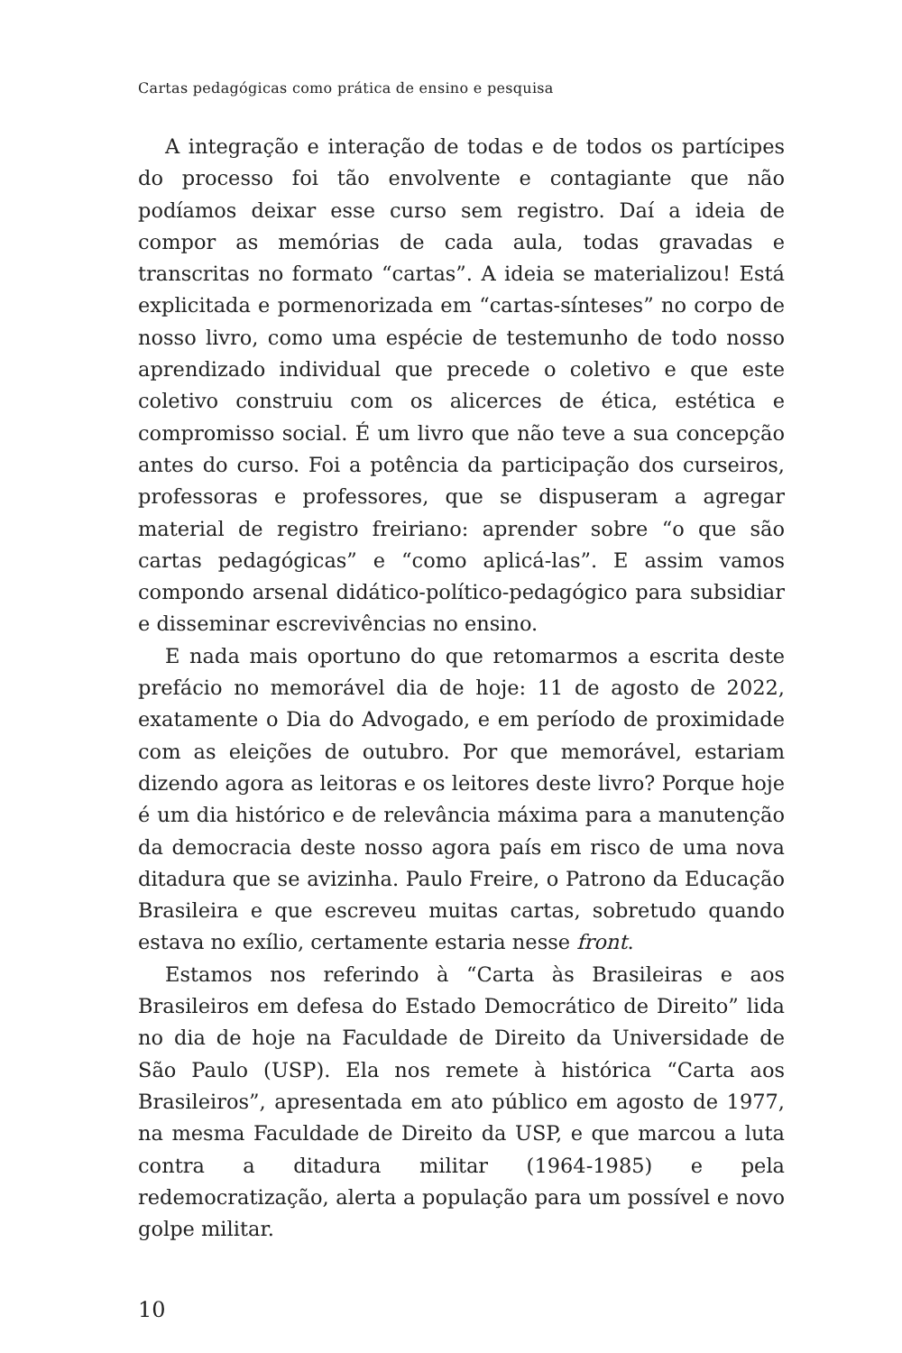Cartas pedagógicas como prática de ensino e pesquisa
A integração e interação de todas e de todos os partícipes do processo foi tão envolvente e contagiante que não podíamos deixar esse curso sem registro. Daí a ideia de compor as memórias de cada aula, todas gravadas e transcritas no formato “cartas”. A ideia se materializou! Está explicitada e pormenorizada em “cartas-sínteses” no corpo de nosso livro, como uma espécie de testemunho de todo nosso aprendizado individual que precede o coletivo e que este coletivo construiu com os alicerces de ética, estética e compromisso social. É um livro que não teve a sua concepção antes do curso. Foi a potência da participação dos curseiros, professoras e professores, que se dispuseram a agregar material de registro freiriano: aprender sobre “o que são cartas pedagógicas” e “como aplicá-las”. E assim vamos compondo arsenal didático-político-pedagógico para subsidiar e disseminar escrevivências no ensino.
E nada mais oportuno do que retomarmos a escrita deste prefácio no memorável dia de hoje: 11 de agosto de 2022, exatamente o Dia do Advogado, e em período de proximidade com as eleições de outubro. Por que memorável, estariam dizendo agora as leitoras e os leitores deste livro? Porque hoje é um dia histórico e de relevância máxima para a manutenção da democracia deste nosso agora país em risco de uma nova ditadura que se avizinha. Paulo Freire, o Patrono da Educação Brasileira e que escreveu muitas cartas, sobretudo quando estava no exílio, certamente estaria nesse front.
Estamos nos referindo à “Carta às Brasileiras e aos Brasileiros em defesa do Estado Democrático de Direito” lida no dia de hoje na Faculdade de Direito da Universidade de São Paulo (USP). Ela nos remete à histórica “Carta aos Brasileiros”, apresentada em ato público em agosto de 1977, na mesma Faculdade de Direito da USP, e que marcou a luta contra a ditadura militar (1964-1985) e pela redemocratização, alerta a população para um possível e novo golpe militar.
10